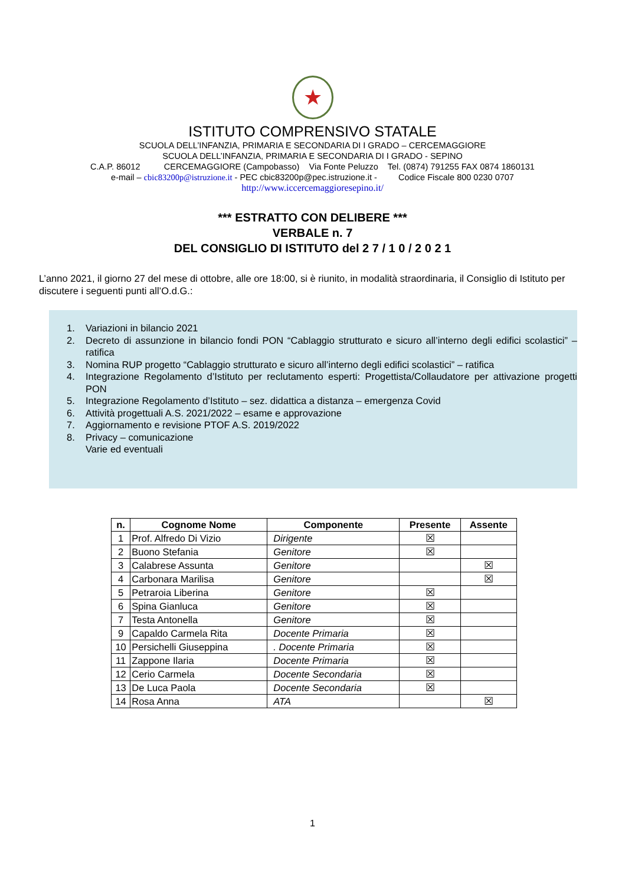★
ISTITUTO COMPRENSIVO STATALE
SCUOLA DELL’INFANZIA, PRIMARIA E SECONDARIA DI I GRADO – CERCEMAGGIORE
SCUOLA DELL’INFANZIA, PRIMARIA E SECONDARIA DI I GRADO - SEPINO
C.A.P. 86012 CERCEMAGGIORE (Campobasso) Via Fonte Peluzzo Tel. (0874) 791255 FAX 0874 1860131
e-mail – cbic83200p@istruzione.it - PEC cbic83200p@pec.istruzione.it - Codice Fiscale 800 0230 0707
http://www.iccercemaggioresepino.it/
*** ESTRATTO CON DELIBERE ***
VERBALE n. 7
DEL CONSIGLIO DI ISTITUTO del 2 7 / 1 0 / 2 0 2 1
L’anno 2021, il giorno 27 del mese di ottobre, alle ore 18:00, si è riunito, in modalità straordinaria, il Consiglio di Istituto per discutere i seguenti punti all’O.d.G.:
1. Variazioni in bilancio 2021
2. Decreto di assunzione in bilancio fondi PON “Cablaggio strutturato e sicuro all’interno degli edifici scolastici” – ratifica
3. Nomina RUP progetto “Cablaggio strutturato e sicuro all’interno degli edifici scolastici” – ratifica
4. Integrazione Regolamento d’Istituto per reclutamento esperti: Progettista/Collaudatore per attivazione progetti PON
5. Integrazione Regolamento d’Istituto – sez. didattica a distanza – emergenza Covid
6. Attività progettuali A.S. 2021/2022 – esame e approvazione
7. Aggiornamento e revisione PTOF A.S. 2019/2022
8. Privacy – comunicazione
Varie ed eventuali
| n. | Cognome Nome | Componente | Presente | Assente |
| --- | --- | --- | --- | --- |
| 1 | Prof. Alfredo Di Vizio | Dirigente | ☒ | |
| 2 | Buono Stefania | Genitore | ☒ | |
| 3 | Calabrese Assunta | Genitore | | ☒ |
| 4 | Carbonara Marilisa | Genitore | | ☒ |
| 5 | Petraroia Liberina | Genitore | ☒ | |
| 6 | Spina Gianluca | Genitore | ☒ | |
| 7 | Testa Antonella | Genitore | ☒ | |
| 9 | Capaldo Carmela Rita | Docente Primaria | ☒ | |
| 10 | Persichelli Giuseppina | . Docente Primaria | ☒ | |
| 11 | Zappone Ilaria | Docente Primaria | ☒ | |
| 12 | Cerio Carmela | Docente Secondaria | ☒ | |
| 13 | De Luca Paola | Docente Secondaria | ☒ | |
| 14 | Rosa Anna | ATA | | ☒ |
1